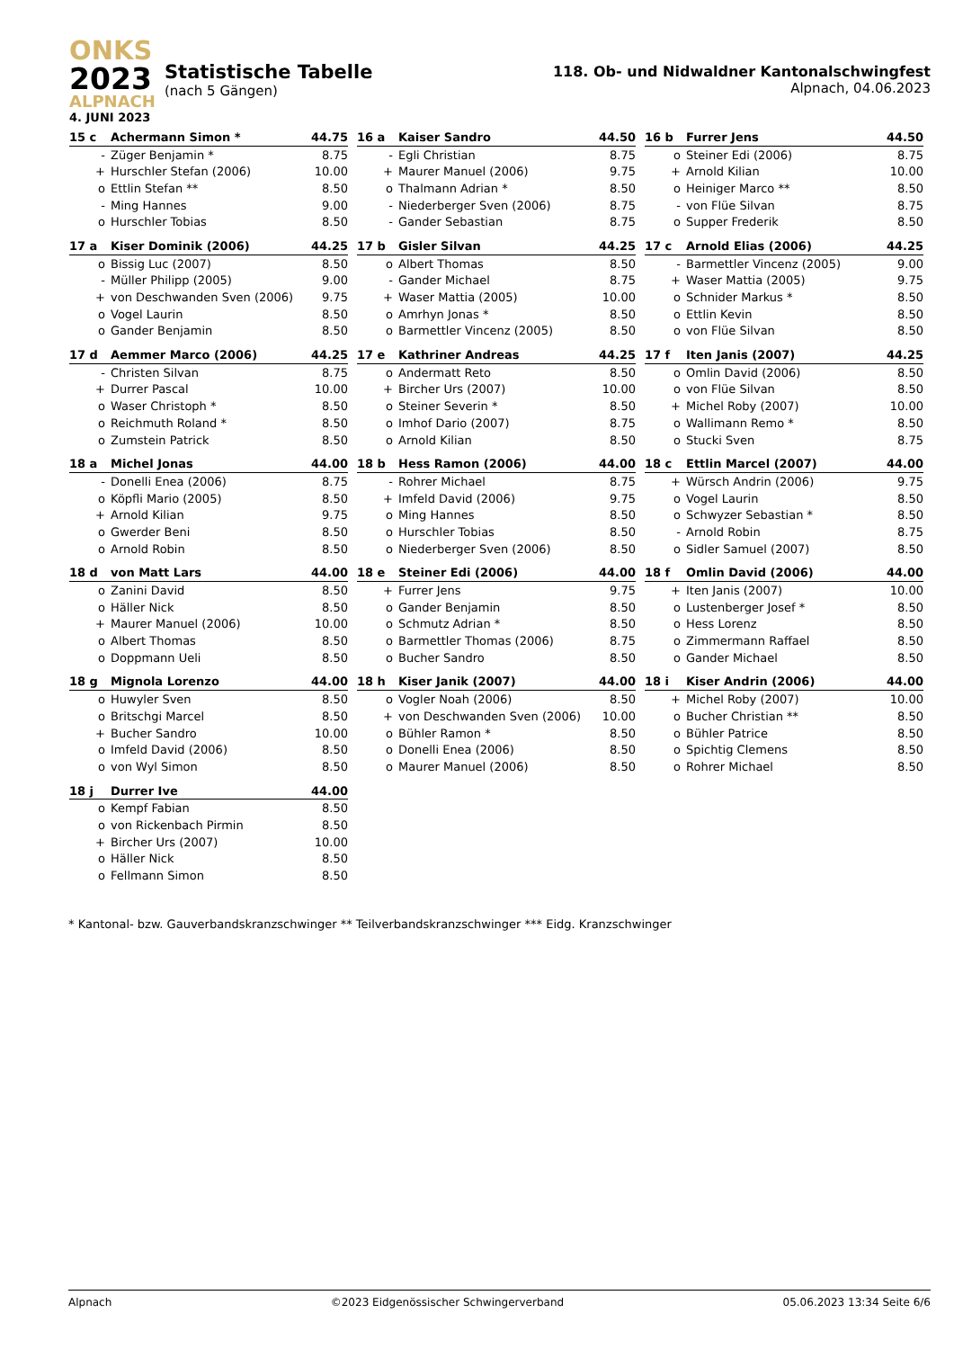ONKS
2023
ALPNACH
4. JUNI 2023
Statistische Tabelle
(nach 5 Gängen)
118. Ob- und Nidwaldner Kantonalschwingfest
Alpnach, 04.06.2023
| 15 c | Achermann Simon * | 44.75 |
| --- | --- | --- |
| - | Züger Benjamin * | 8.75 |
| + | Hurschler Stefan (2006) | 10.00 |
| o | Ettlin Stefan ** | 8.50 |
| - | Ming Hannes | 9.00 |
| o | Hurschler Tobias | 8.50 |
| 16 a | Kaiser Sandro | 44.50 |
| --- | --- | --- |
| - | Egli Christian | 8.75 |
| + | Maurer Manuel (2006) | 9.75 |
| o | Thalmann Adrian * | 8.50 |
| - | Niederberger Sven (2006) | 8.75 |
| - | Gander Sebastian | 8.75 |
| 16 b | Furrer Jens | 44.50 |
| --- | --- | --- |
| o | Steiner Edi (2006) | 8.75 |
| + | Arnold Kilian | 10.00 |
| o | Heiniger Marco ** | 8.50 |
| - | von Flüe Silvan | 8.75 |
| o | Supper Frederik | 8.50 |
| 17 a | Kiser Dominik (2006) | 44.25 |
| --- | --- | --- |
| o | Bissig Luc (2007) | 8.50 |
| - | Müller Philipp (2005) | 9.00 |
| + | von Deschwanden Sven (2006) | 9.75 |
| o | Vogel Laurin | 8.50 |
| o | Gander Benjamin | 8.50 |
| 17 b | Gisler Silvan | 44.25 |
| --- | --- | --- |
| o | Albert Thomas | 8.50 |
| - | Gander Michael | 8.75 |
| + | Waser Mattia (2005) | 10.00 |
| o | Amrhyn Jonas * | 8.50 |
| o | Barmettler Vincenz (2005) | 8.50 |
| 17 c | Arnold Elias (2006) | 44.25 |
| --- | --- | --- |
| - | Barmettler Vincenz (2005) | 9.00 |
| + | Waser Mattia (2005) | 9.75 |
| o | Schnider Markus * | 8.50 |
| o | Ettlin Kevin | 8.50 |
| o | von Flüe Silvan | 8.50 |
| 17 d | Aemmer Marco (2006) | 44.25 |
| --- | --- | --- |
| - | Christen Silvan | 8.75 |
| + | Durrer Pascal | 10.00 |
| o | Waser Christoph * | 8.50 |
| o | Reichmuth Roland * | 8.50 |
| o | Zumstein Patrick | 8.50 |
| 17 e | Kathriner Andreas | 44.25 |
| --- | --- | --- |
| o | Andermatt Reto | 8.50 |
| + | Bircher Urs (2007) | 10.00 |
| o | Steiner Severin * | 8.50 |
| o | Imhof Dario (2007) | 8.75 |
| o | Arnold Kilian | 8.50 |
| 17 f | Iten Janis (2007) | 44.25 |
| --- | --- | --- |
| o | Omlin David (2006) | 8.50 |
| o | von Flüe Silvan | 8.50 |
| + | Michel Roby (2007) | 10.00 |
| o | Wallimann Remo * | 8.50 |
| o | Stucki Sven | 8.75 |
| 18 a | Michel Jonas | 44.00 |
| --- | --- | --- |
| - | Donelli Enea (2006) | 8.75 |
| o | Köpfli Mario (2005) | 8.50 |
| + | Arnold Kilian | 9.75 |
| o | Gwerder Beni | 8.50 |
| o | Arnold Robin | 8.50 |
| 18 b | Hess Ramon (2006) | 44.00 |
| --- | --- | --- |
| - | Rohrer Michael | 8.75 |
| + | Imfeld David (2006) | 9.75 |
| o | Ming Hannes | 8.50 |
| o | Hurschler Tobias | 8.50 |
| o | Niederberger Sven (2006) | 8.50 |
| 18 c | Ettlin Marcel (2007) | 44.00 |
| --- | --- | --- |
| + | Würsch Andrin (2006) | 9.75 |
| o | Vogel Laurin | 8.50 |
| o | Schwyzer Sebastian * | 8.50 |
| - | Arnold Robin | 8.75 |
| o | Sidler Samuel (2007) | 8.50 |
| 18 d | von Matt Lars | 44.00 |
| --- | --- | --- |
| o | Zanini David | 8.50 |
| o | Häller Nick | 8.50 |
| + | Maurer Manuel (2006) | 10.00 |
| o | Albert Thomas | 8.50 |
| o | Doppmann Ueli | 8.50 |
| 18 e | Steiner Edi (2006) | 44.00 |
| --- | --- | --- |
| + | Furrer Jens | 9.75 |
| o | Gander Benjamin | 8.50 |
| o | Schmutz Adrian * | 8.50 |
| o | Barmettler Thomas (2006) | 8.75 |
| o | Bucher Sandro | 8.50 |
| 18 f | Omlin David (2006) | 44.00 |
| --- | --- | --- |
| + | Iten Janis (2007) | 10.00 |
| o | Lustenberger Josef * | 8.50 |
| o | Hess Lorenz | 8.50 |
| o | Zimmermann Raffael | 8.50 |
| o | Gander Michael | 8.50 |
| 18 g | Mignola Lorenzo | 44.00 |
| --- | --- | --- |
| o | Huwyler Sven | 8.50 |
| o | Britschgi Marcel | 8.50 |
| + | Bucher Sandro | 10.00 |
| o | Imfeld David (2006) | 8.50 |
| o | von Wyl Simon | 8.50 |
| 18 h | Kiser Janik (2007) | 44.00 |
| --- | --- | --- |
| o | Vogler Noah (2006) | 8.50 |
| + | von Deschwanden Sven (2006) | 10.00 |
| o | Bühler Ramon * | 8.50 |
| o | Donelli Enea (2006) | 8.50 |
| o | Maurer Manuel (2006) | 8.50 |
| 18 i | Kiser Andrin (2006) | 44.00 |
| --- | --- | --- |
| + | Michel Roby (2007) | 10.00 |
| o | Bucher Christian ** | 8.50 |
| o | Bühler Patrice | 8.50 |
| o | Spichtig Clemens | 8.50 |
| o | Rohrer Michael | 8.50 |
| 18 j | Durrer Ive | 44.00 |
| --- | --- | --- |
| o | Kempf Fabian | 8.50 |
| o | von Rickenbach Pirmin | 8.50 |
| + | Bircher Urs (2007) | 10.00 |
| o | Häller Nick | 8.50 |
| o | Fellmann Simon | 8.50 |
* Kantonal- bzw. Gauverbandskranzschwinger ** Teilverbandskranzschwinger *** Eidg. Kranzschwinger
Alpnach ©2023 Eidgenössischer Schwingerverband 05.06.2023 13:34 Seite 6/6